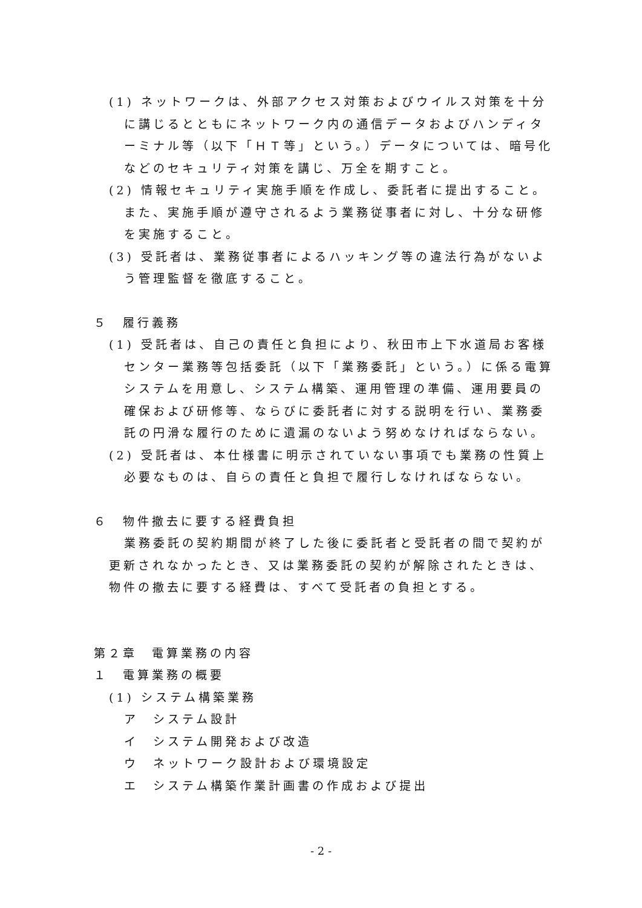(1) ネットワークは、外部アクセス対策およびウイルス対策を十分に講じるとともにネットワーク内の通信データおよびハンディターミナル等（以下「ＨＴ等」という。）データについては、暗号化などのセキュリティ対策を講じ、万全を期すこと。
(2) 情報セキュリティ実施手順を作成し、委託者に提出すること。また、実施手順が遵守されるよう業務従事者に対し、十分な研修を実施すること。
(3) 受託者は、業務従事者によるハッキング等の違法行為がないよう管理監督を徹底すること。
５　履行義務
(1) 受託者は、自己の責任と負担により、秋田市上下水道局お客様センター業務等包括委託（以下「業務委託」という。）に係る電算システムを用意し、システム構築、運用管理の準備、運用要員の確保および研修等、ならびに委託者に対する説明を行い、業務委託の円滑な履行のために遺漏のないよう努めなければならない。
(2) 受託者は、本仕様書に明示されていない事項でも業務の性質上必要なものは、自らの責任と負担で履行しなければならない。
６　物件撤去に要する経費負担
業務委託の契約期間が終了した後に委託者と受託者の間で契約が更新されなかったとき、又は業務委託の契約が解除されたときは、物件の撤去に要する経費は、すべて受託者の負担とする。
第２章　電算業務の内容
１　電算業務の概要
(1) システム構築業務
ア　システム設計
イ　システム開発および改造
ウ　ネットワーク設計および環境設定
エ　システム構築作業計画書の作成および提出
- 2 -